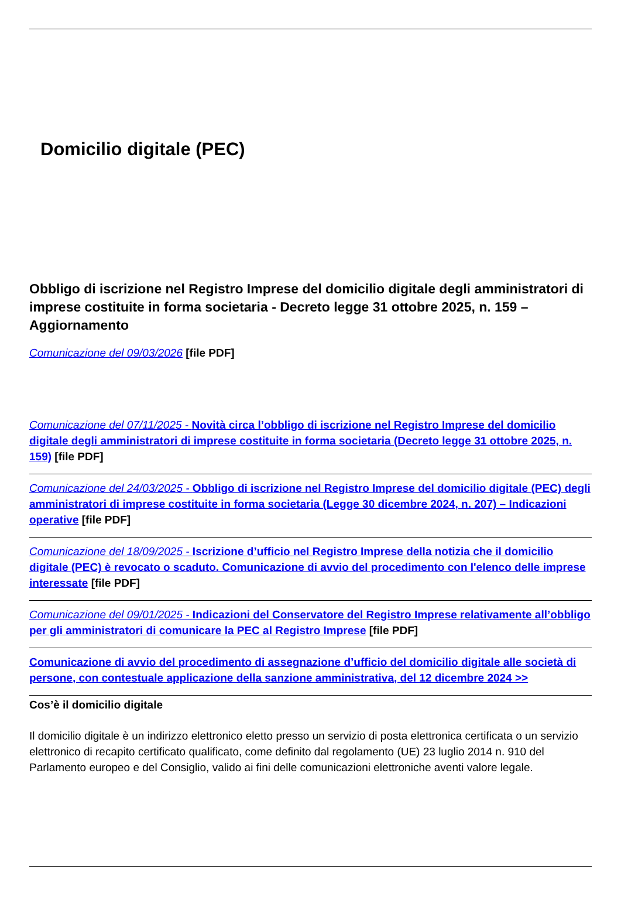Domicilio digitale (PEC)
Obbligo di iscrizione nel Registro Imprese del domicilio digitale degli amministratori di imprese costituite in forma societaria - Decreto legge 31 ottobre 2025, n. 159 – Aggiornamento
Comunicazione del 09/03/2026 [file PDF]
Comunicazione del 07/11/2025 - Novità circa l’obbligo di iscrizione nel Registro Imprese del domicilio digitale degli amministratori di imprese costituite in forma societaria (Decreto legge 31 ottobre 2025, n. 159) [file PDF]
Comunicazione del 24/03/2025 - Obbligo di iscrizione nel Registro Imprese del domicilio digitale (PEC) degli amministratori di imprese costituite in forma societaria (Legge 30 dicembre 2024, n. 207) – Indicazioni operative [file PDF]
Comunicazione del 18/09/2025 - Iscrizione d’ufficio nel Registro Imprese della notizia che il domicilio digitale (PEC) è revocato o scaduto. Comunicazione di avvio del procedimento con l'elenco delle imprese interessate [file PDF]
Comunicazione del 09/01/2025 - Indicazioni del Conservatore del Registro Imprese relativamente all’obbligo per gli amministratori di comunicare la PEC al Registro Imprese [file PDF]
Comunicazione di avvio del procedimento di assegnazione d’ufficio del domicilio digitale alle società di persone, con contestuale applicazione della sanzione amministrativa, del 12 dicembre 2024 >>
Cos’è il domicilio digitale
Il domicilio digitale è un indirizzo elettronico eletto presso un servizio di posta elettronica certificata o un servizio elettronico di recapito certificato qualificato, come definito dal regolamento (UE) 23 luglio 2014 n. 910 del Parlamento europeo e del Consiglio, valido ai fini delle comunicazioni elettroniche aventi valore legale.